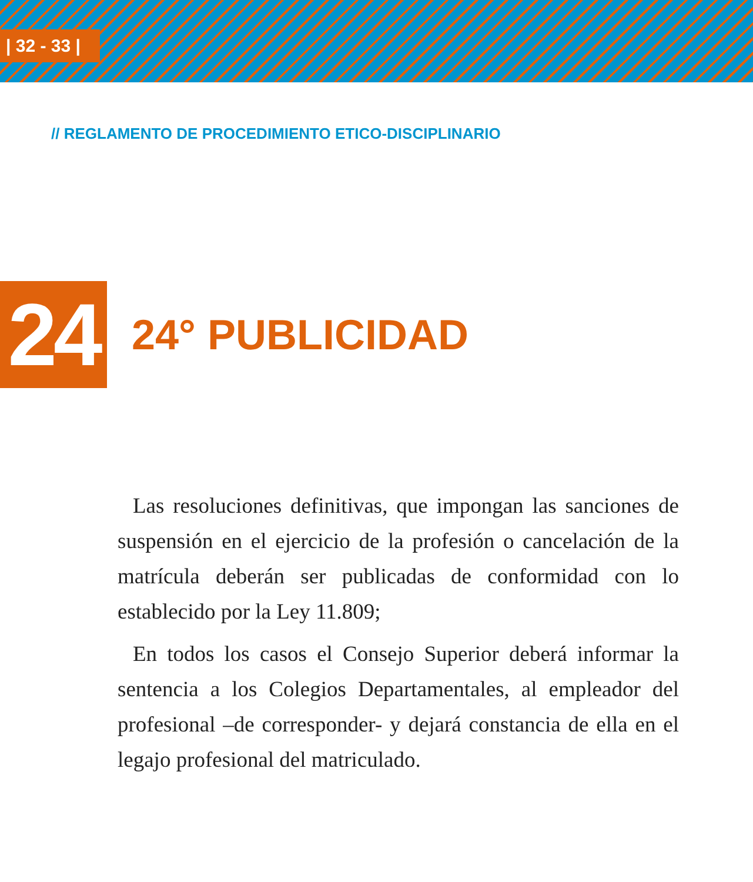| 32 - 33 |
// REGLAMENTO DE PROCEDIMIENTO ETICO-DISCIPLINARIO
24
24° PUBLICIDAD
Las resoluciones definitivas, que impongan las sanciones de suspensión en el ejercicio de la profesión o cancelación de la matrícula deberán ser publicadas de conformidad con lo establecido por la Ley 11.809;
En todos los casos el Consejo Superior deberá informar la sentencia a los Colegios Departamentales, al empleador del profesional –de corresponder- y dejará constancia de ella en el legajo profesional del matriculado.